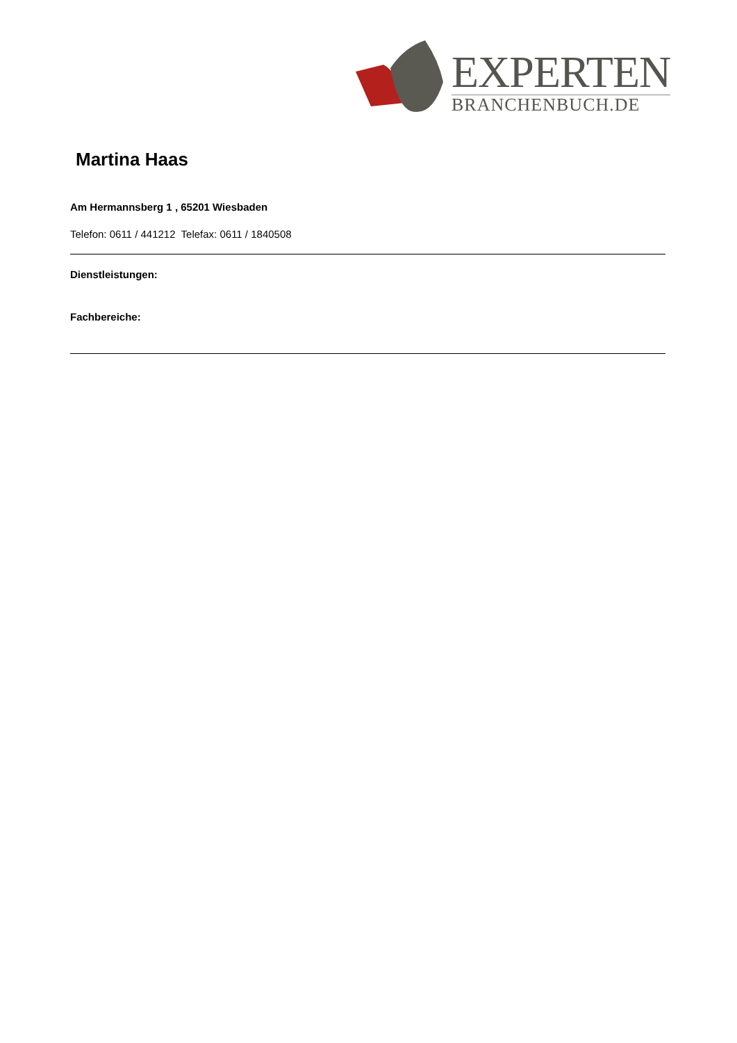EXPERTEN
BRANCHENBUCH.DE
Martina Haas
Am Hermannsberg 1 , 65201 Wiesbaden
Telefon: 0611 / 441212 Telefax: 0611 / 1840508
Dienstleistungen:
Fachbereiche: